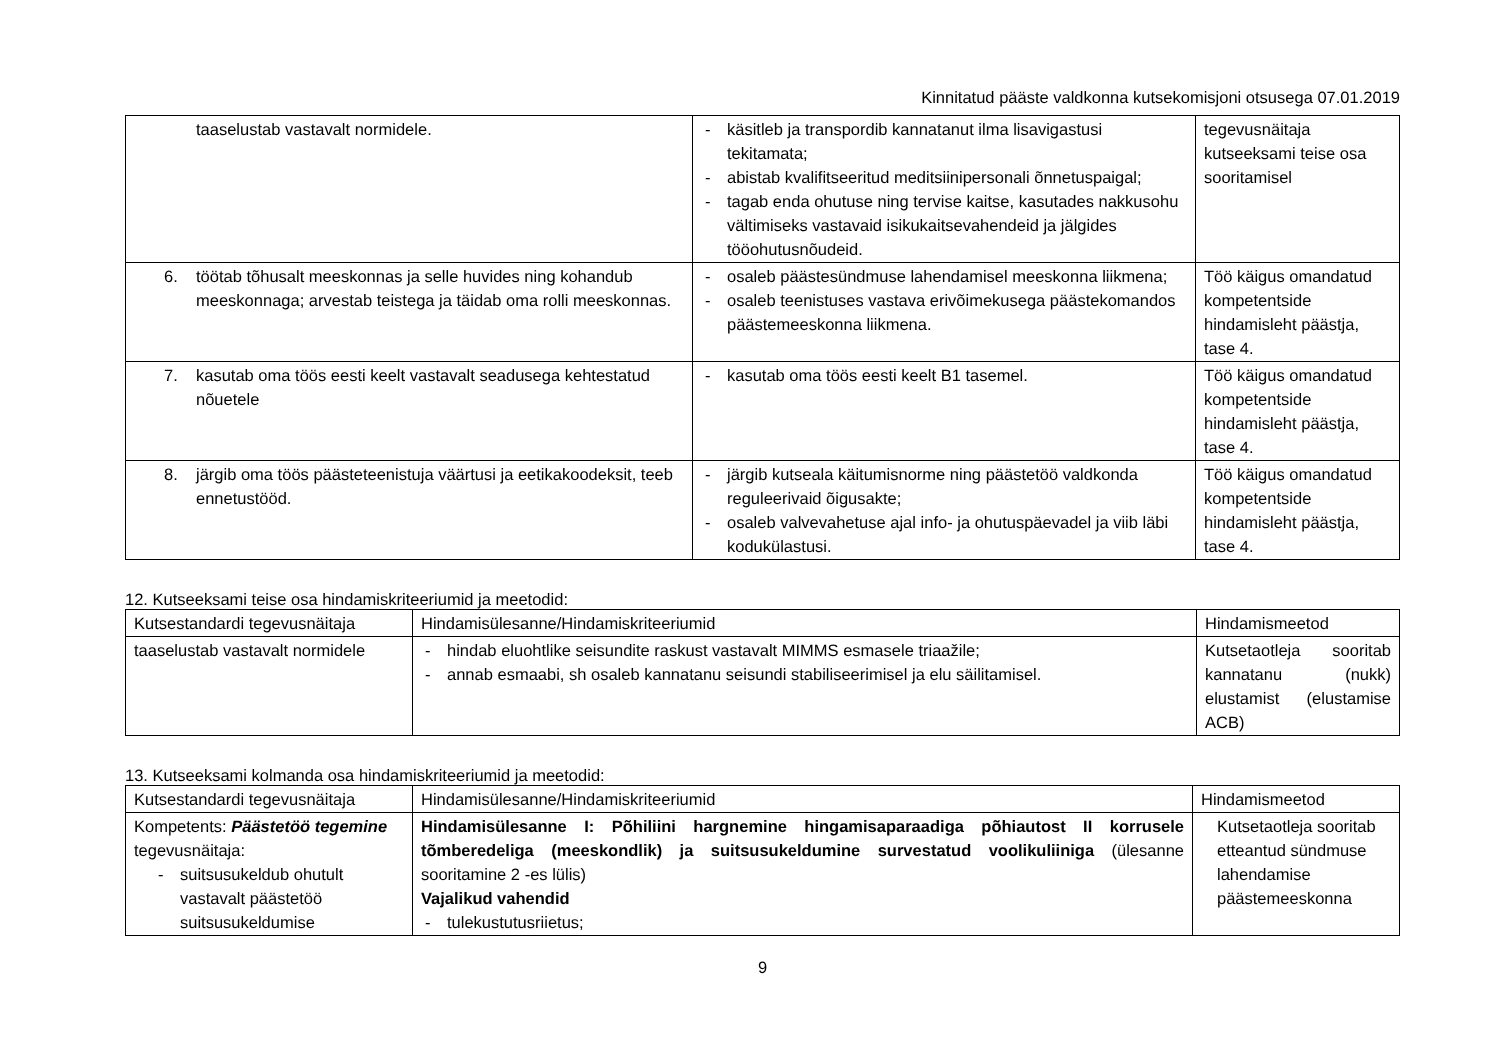Kinnitatud pääste valdkonna kutsekomisjoni otsusega 07.01.2019
| taaselustab vastavalt normidele. | - käsitleb ja transpordib kannatanut ilma lisavigastusi tekitamata; - abistab kvalifitseeritud meditsiinipersonali õnnetuspaigal; - tagab enda ohutuse ning tervise kaitse, kasutades nakkusohu vältimiseks vastavaid isikukaitsevahendeid ja jälgides tööohutusnõudeid. | tegevusnäitaja kutseeksami teise osa sooritamisel |
| 6. töötab tõhusalt meeskonnas ja selle huvides ning kohandub meeskonnaga; arvestab teistega ja täidab oma rolli meeskonnas. | - osaleb päästesündmuse lahendamisel meeskonna liikmena; - osaleb teenistuses vastava erivõimekusega päästekomandos päästemeeskonna liikmena. | Töö käigus omandatud kompetentside hindamisleht päästja, tase 4. |
| 7. kasutab oma töös eesti keelt vastavalt seadusega kehtestatud nõuetele | - kasutab oma töös eesti keelt B1 tasemel. | Töö käigus omandatud kompetentside hindamisleht päästja, tase 4. |
| 8. järgib oma töös päästeteenistuja väärtusi ja eetikakoodeksit, teeb ennetustööd. | - järgib kutseala käitumisnorme ning päästetöö valdkonda reguleerivaid õigusakte; - osaleb valvevahetuse ajal info- ja ohutuspäevadel ja viib läbi kodukülastusi. | Töö käigus omandatud kompetentside hindamisleht päästja, tase 4. |
12. Kutseeksami teise osa hindamiskriteeriumid ja meetodid:
| Kutsestandardi tegevusnäitaja | Hindamisülesanne/Hindamiskriteeriumid | Hindamismeetod |
| --- | --- | --- |
| taaselustab vastavalt normidele | - hindab eluohtlike seisundite raskust vastavalt MIMMS esmasele triaažile; - annab esmaabi, sh osaleb kannatanu seisundi stabiliseerimisel ja elu säilitamisel. | Kutsetaotleja sooritab kannatanu (nukk) elustamist (elustamise ACB) |
13. Kutseeksami kolmanda osa hindamiskriteeriumid ja meetodid:
| Kutsestandardi tegevusnäitaja | Hindamisülesanne/Hindamiskriteeriumid | Hindamismeetod |
| --- | --- | --- |
| Kompetents: Päästetöö tegemine tegevusnäitaja: - suitsusukeldub ohutult vastavalt päästetöö suitsusukeldumise | Hindamisülesanne I: Põhiliini hargnemine hingamisaparaadiga põhiautost II korrusele tõmberedeliga (meeskondlik) ja suitsusukeldumine survestatud voolikuliiniga (ülesanne sooritamine 2 -es lülis) Vajalikud vahendid - tulekustutusriietus; | Kutsetaotleja sooritab etteantud sündmuse lahendamise päästemeeskonna |
9